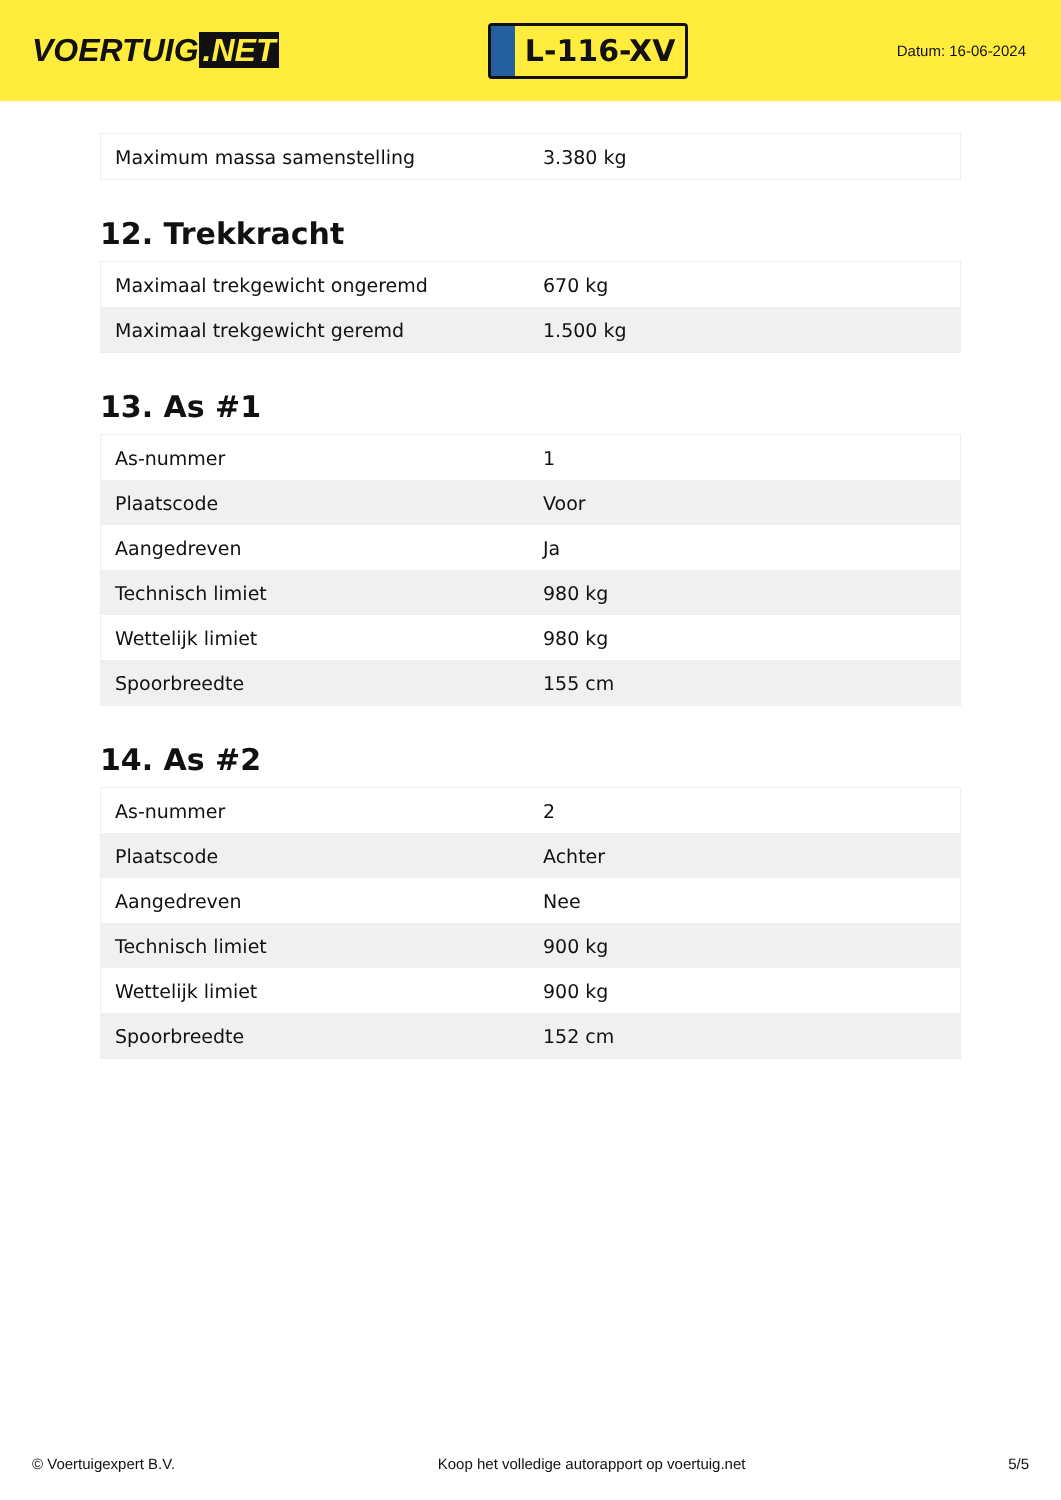VOERTUIG.NET
L-116-XV
Datum: 16-06-2024
| Maximum massa samenstelling | 3.380 kg |
12. Trekkracht
| Maximaal trekgewicht ongeremd | 670 kg |
| Maximaal trekgewicht geremd | 1.500 kg |
13. As #1
| As-nummer | 1 |
| Plaatscode | Voor |
| Aangedreven | Ja |
| Technisch limiet | 980 kg |
| Wettelijk limiet | 980 kg |
| Spoorbreedte | 155 cm |
14. As #2
| As-nummer | 2 |
| Plaatscode | Achter |
| Aangedreven | Nee |
| Technisch limiet | 900 kg |
| Wettelijk limiet | 900 kg |
| Spoorbreedte | 152 cm |
© Voertuigexpert B.V. Koop het volledige autorapport op voertuig.net 5/5